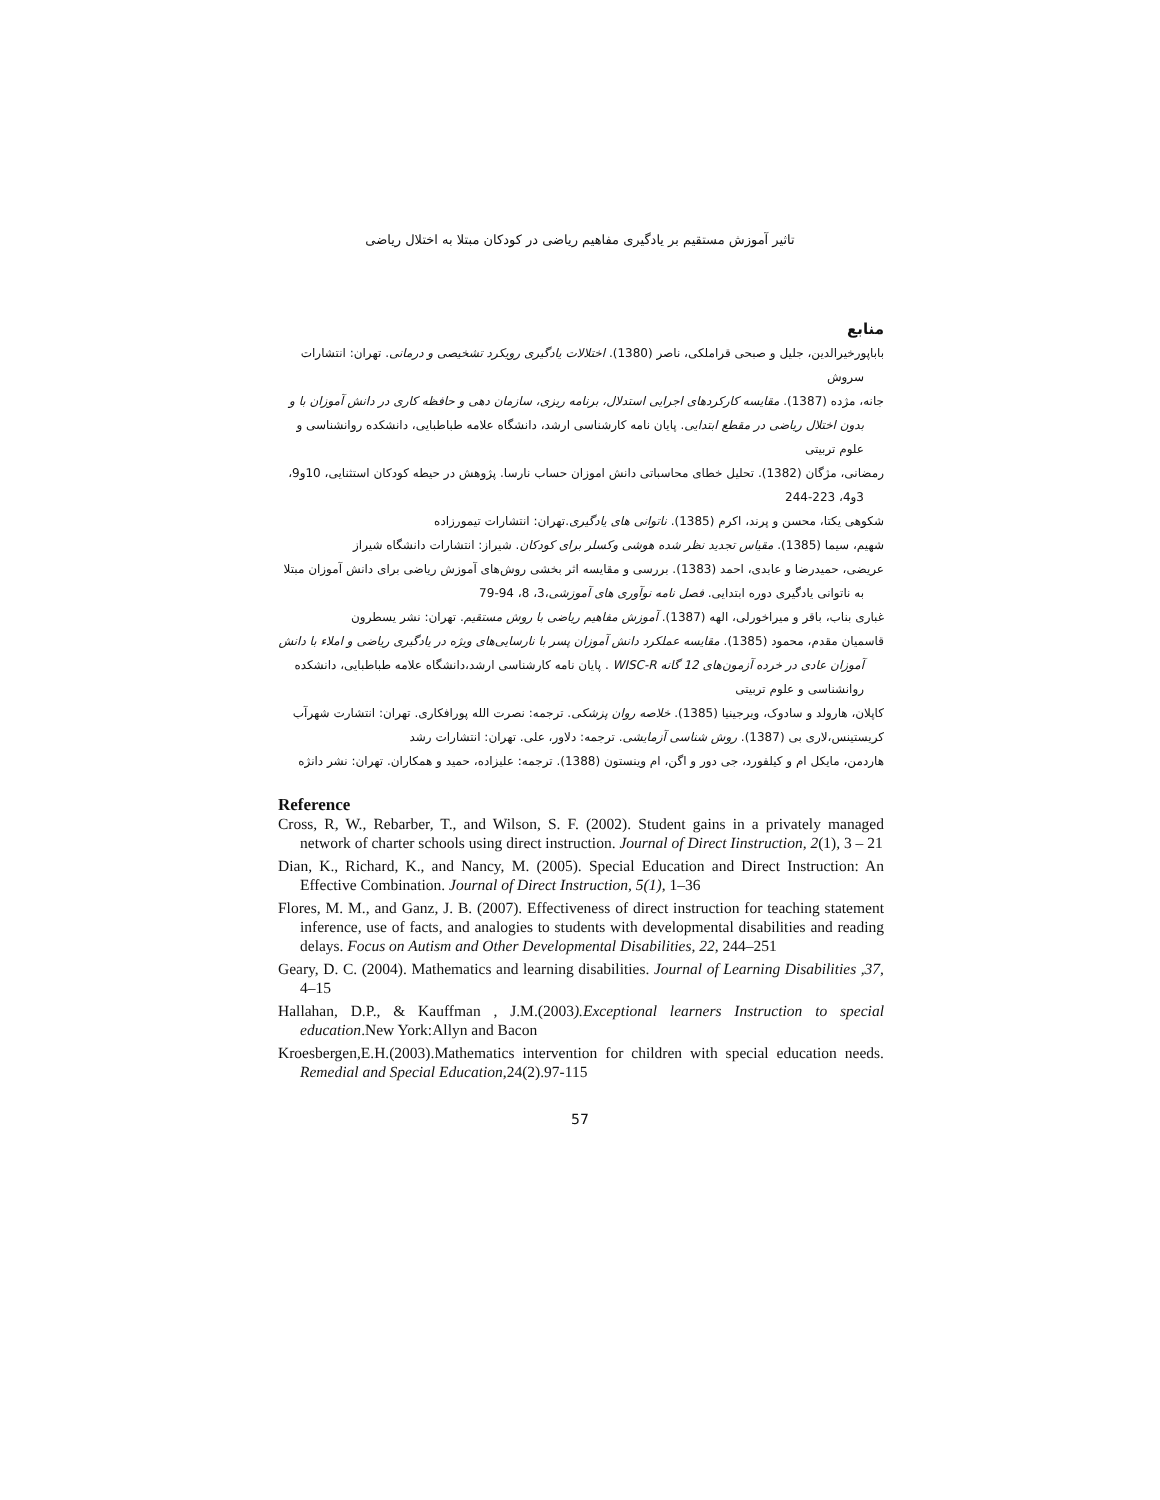تاثیر آموزش مستقیم بر یادگیری مفاهیم ریاضی در کودکان مبتلا به اختلال ریاضی
منابع
باباپورخیرالدین، جلیل و صبحی قراملکی، ناصر (1380). اختلالات یادگیری رویکرد تشخیصی و درمانی. تهران: انتشارات سروش
جانه، مژده (1387). مقایسه کارکردهای اجرایی استدلال، برنامه ریزی، سازمان دهی و حافظه کاری در دانش آموزان با و بدون اختلال ریاضی در مقطع ابتدایی. پایان نامه کارشناسی ارشد، دانشگاه علامه طباطبایی، دانشکده روانشناسی و علوم تربیتی
رمضانی، مژگان (1382). تحلیل خطای محاسباتی دانش اموزان حساب نارسا. پژوهش در حیطه کودکان استثنایی، 10و9، 3و4، 223-244
شکوهی یکتا، محسن و پرند، اکرم (1385). ناتوانی های یادگیری.تهران: انتشارات تیمورزاده
شهیم، سیما (1385). مقیاس تجدید نظر شده هوشی وکسلر برای کودکان. شیراز: انتشارات دانشگاه شیراز
عریضی، حمیدرضا و عابدی، احمد (1383). بررسی و مقایسه اثر بخشی روش‌های آموزش ریاضی برای دانش آموزان مبتلا به ناتوانی یادگیری دوره ابتدایی. فصل نامه نوآوری های آموزشی،3، 8، 94-79
غباری بناب، باقر و میراخورلی، الهه (1387). آموزش مفاهیم ریاضی با روش مستقیم. تهران: نشر یسطرون
قاسمیان مقدم، محمود (1385). مقایسه عملکرد دانش آموزان پسر با نارسایی‌های ویژه در یادگیری ریاضی و املاء با دانش آموزان عادی در خرده آزمون‌های 12 گانه WISC-R . پایان نامه کارشناسی ارشد،دانشگاه علامه طباطبایی، دانشکده روانشناسی و علوم تربیتی
کاپلان، هارولد و سادوک، ویرجینیا (1385). خلاصه روان پزشکی. ترجمه: نصرت الله پورافکاری. تهران: انتشارت شهرآب
کریستینس،لاری بی (1387). روش شناسی آزمایشی. ترجمه: دلاور، علی. تهران: انتشارات رشد
هاردمن، مایکل ام و کیلفورد، جی دور و اگن، ام وینستون (1388). ترجمه: علیزاده، حمید و همکاران. تهران: نشر دانژه
Reference
Cross, R, W., Rebarber, T., and Wilson, S. F. (2002). Student gains in a privately managed network of charter schools using direct instruction. Journal of Direct Iinstruction, 2(1), 3 – 21
Dian, K., Richard, K., and Nancy, M. (2005). Special Education and Direct Instruction: An Effective Combination. Journal of Direct Instruction, 5(1), 1–36
Flores, M. M., and Ganz, J. B. (2007). Effectiveness of direct instruction for teaching statement inference, use of facts, and analogies to students with developmental disabilities and reading delays. Focus on Autism and Other Developmental Disabilities, 22, 244–251
Geary, D. C. (2004). Mathematics and learning disabilities. Journal of Learning Disabilities ,37, 4–15
Hallahan, D.P., & Kauffman , J.M.(2003).Exceptional learners Instruction to special education.New York:Allyn and Bacon
Kroesbergen,E.H.(2003).Mathematics intervention for children with special education needs. Remedial and Special Education,24(2).97-115
57